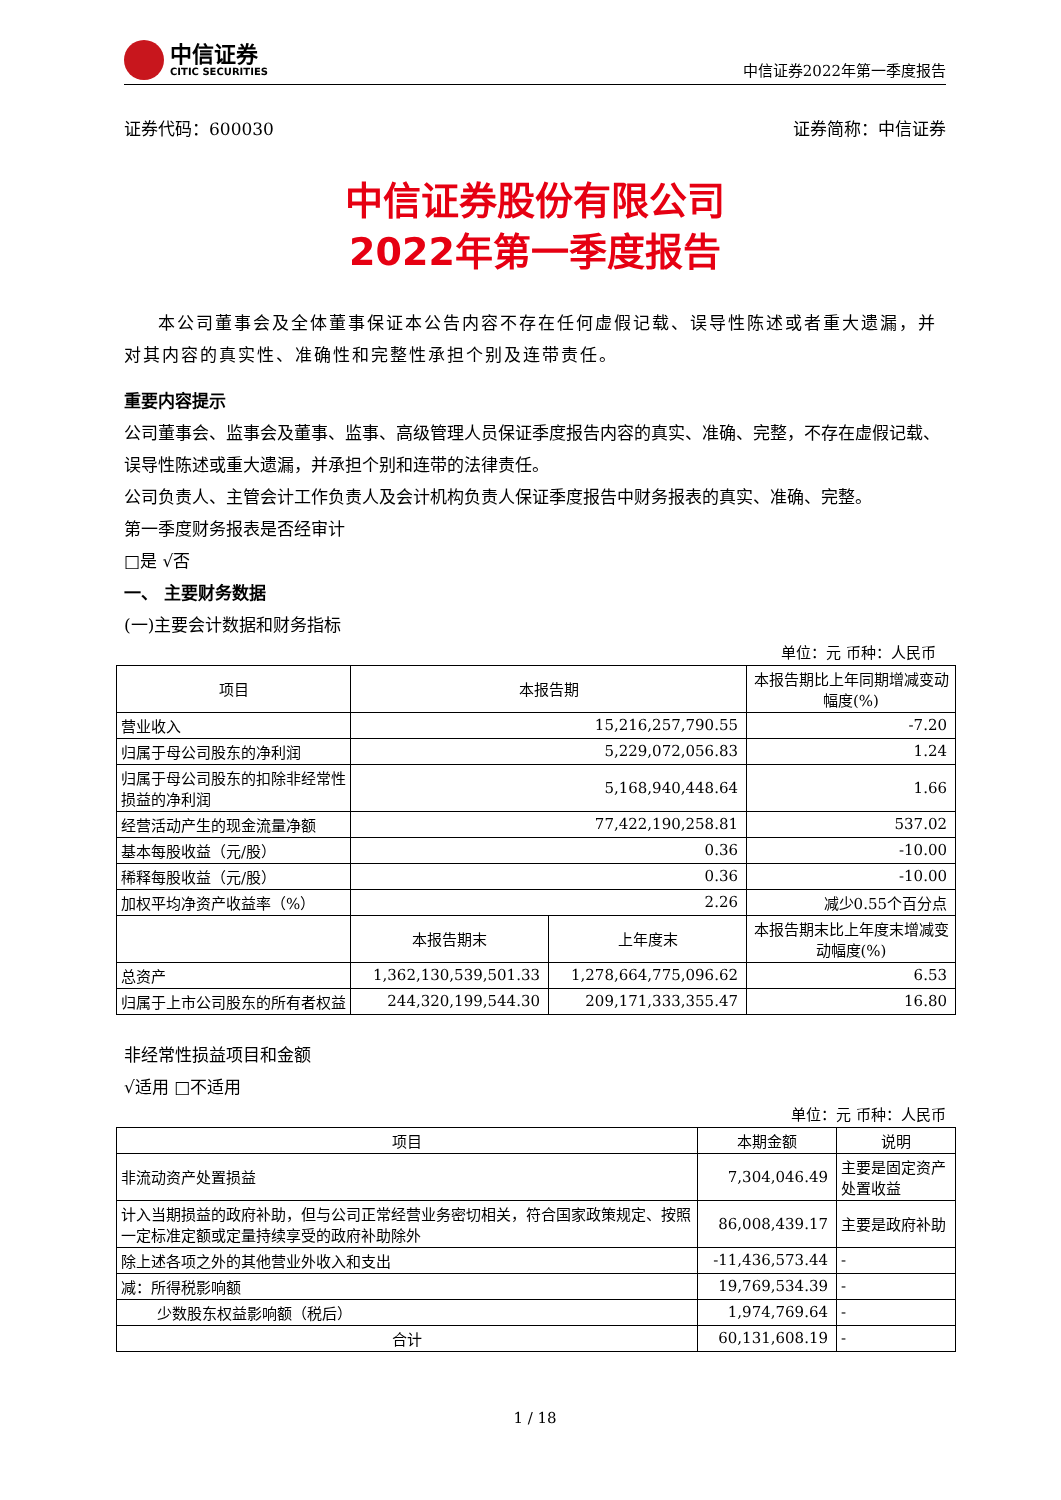中信证券
CITIC SECURITIES
中信证券2022年第一季度报告
证券代码：600030 证券简称：中信证券
中信证券股份有限公司
2022年第一季度报告
本公司董事会及全体董事保证本公告内容不存在任何虚假记载、误导性陈述或者重大遗漏，并对其内容的真实性、准确性和完整性承担个别及连带责任。
重要内容提示
公司董事会、监事会及董事、监事、高级管理人员保证季度报告内容的真实、准确、完整，不存在虚假记载、误导性陈述或重大遗漏，并承担个别和连带的法律责任。
公司负责人、主管会计工作负责人及会计机构负责人保证季度报告中财务报表的真实、准确、完整。
第一季度财务报表是否经审计
□是 √否
一、 主要财务数据
(一)主要会计数据和财务指标
单位：元 币种：人民币
| 项目 | 本报告期 | | 本报告期比上年同期增减变动幅度(%) |
| --- | --- | --- | --- |
| 营业收入 | 15,216,257,790.55 | | -7.20 |
| 归属于母公司股东的净利润 | 5,229,072,056.83 | | 1.24 |
| 归属于母公司股东的扣除非经常性损益的净利润 | 5,168,940,448.64 | | 1.66 |
| 经营活动产生的现金流量净额 | 77,422,190,258.81 | | 537.02 |
| 基本每股收益（元/股） | 0.36 | | -10.00 |
| 稀释每股收益（元/股） | 0.36 | | -10.00 |
| 加权平均净资产收益率（%） | 2.26 | | 减少0.55个百分点 |
| | 本报告期末 | 上年度末 | 本报告期末比上年度末增减变动幅度(%) |
| 总资产 | 1,362,130,539,501.33 | 1,278,664,775,096.62 | 6.53 |
| 归属于上市公司股东的所有者权益 | 244,320,199,544.30 | 209,171,333,355.47 | 16.80 |
非经常性损益项目和金额
√适用 □不适用
单位：元 币种：人民币
| 项目 | 本期金额 | 说明 |
| --- | --- | --- |
| 非流动资产处置损益 | 7,304,046.49 | 主要是固定资产处置收益 |
| 计入当期损益的政府补助，但与公司正常经营业务密切相关，符合国家政策规定、按照一定标准定额或定量持续享受的政府补助除外 | 86,008,439.17 | 主要是政府补助 |
| 除上述各项之外的其他营业外收入和支出 | -11,436,573.44 | - |
| 减：所得税影响额 | 19,769,534.39 | - |
| 少数股东权益影响额（税后） | 1,974,769.64 | - |
| 合计 | 60,131,608.19 | - |
1 / 18